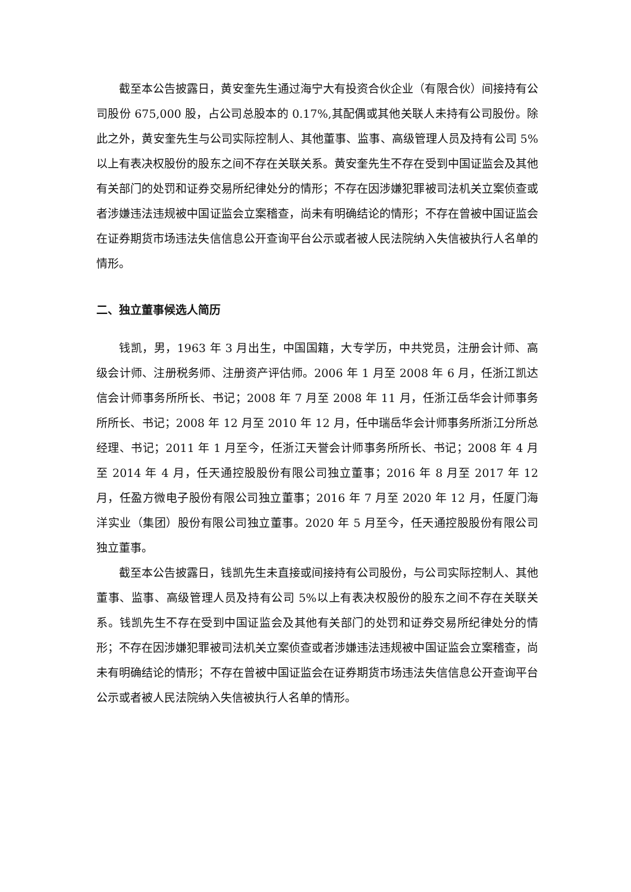截至本公告披露日，黄安奎先生通过海宁大有投资合伙企业（有限合伙）间接持有公司股份 675,000 股，占公司总股本的 0.17%,其配偶或其他关联人未持有公司股份。除此之外，黄安奎先生与公司实际控制人、其他董事、监事、高级管理人员及持有公司 5%以上有表决权股份的股东之间不存在关联关系。黄安奎先生不存在受到中国证监会及其他有关部门的处罚和证券交易所纪律处分的情形；不存在因涉嫌犯罪被司法机关立案侦查或者涉嫌违法违规被中国证监会立案稽查，尚未有明确结论的情形；不存在曾被中国证监会在证券期货市场违法失信信息公开查询平台公示或者被人民法院纳入失信被执行人名单的情形。
二、独立董事候选人简历
钱凯，男，1963 年 3 月出生，中国国籍，大专学历，中共党员，注册会计师、高级会计师、注册税务师、注册资产评估师。2006 年 1 月至 2008 年 6 月，任浙江凯达信会计师事务所所长、书记；2008 年 7 月至 2008 年 11 月，任浙江岳华会计师事务所所长、书记；2008 年 12 月至 2010 年 12 月，任中瑞岳华会计师事务所浙江分所总经理、书记；2011 年 1 月至今，任浙江天誉会计师事务所所长、书记；2008 年 4 月至 2014 年 4 月，任天通控股股份有限公司独立董事；2016 年 8 月至 2017 年 12 月，任盈方微电子股份有限公司独立董事；2016 年 7 月至 2020 年 12 月，任厦门海洋实业（集团）股份有限公司独立董事。2020 年 5 月至今，任天通控股股份有限公司独立董事。
截至本公告披露日，钱凯先生未直接或间接持有公司股份，与公司实际控制人、其他董事、监事、高级管理人员及持有公司 5%以上有表决权股份的股东之间不存在关联关系。钱凯先生不存在受到中国证监会及其他有关部门的处罚和证券交易所纪律处分的情形；不存在因涉嫌犯罪被司法机关立案侦查或者涉嫌违法违规被中国证监会立案稽查，尚未有明确结论的情形；不存在曾被中国证监会在证券期货市场违法失信信息公开查询平台公示或者被人民法院纳入失信被执行人名单的情形。